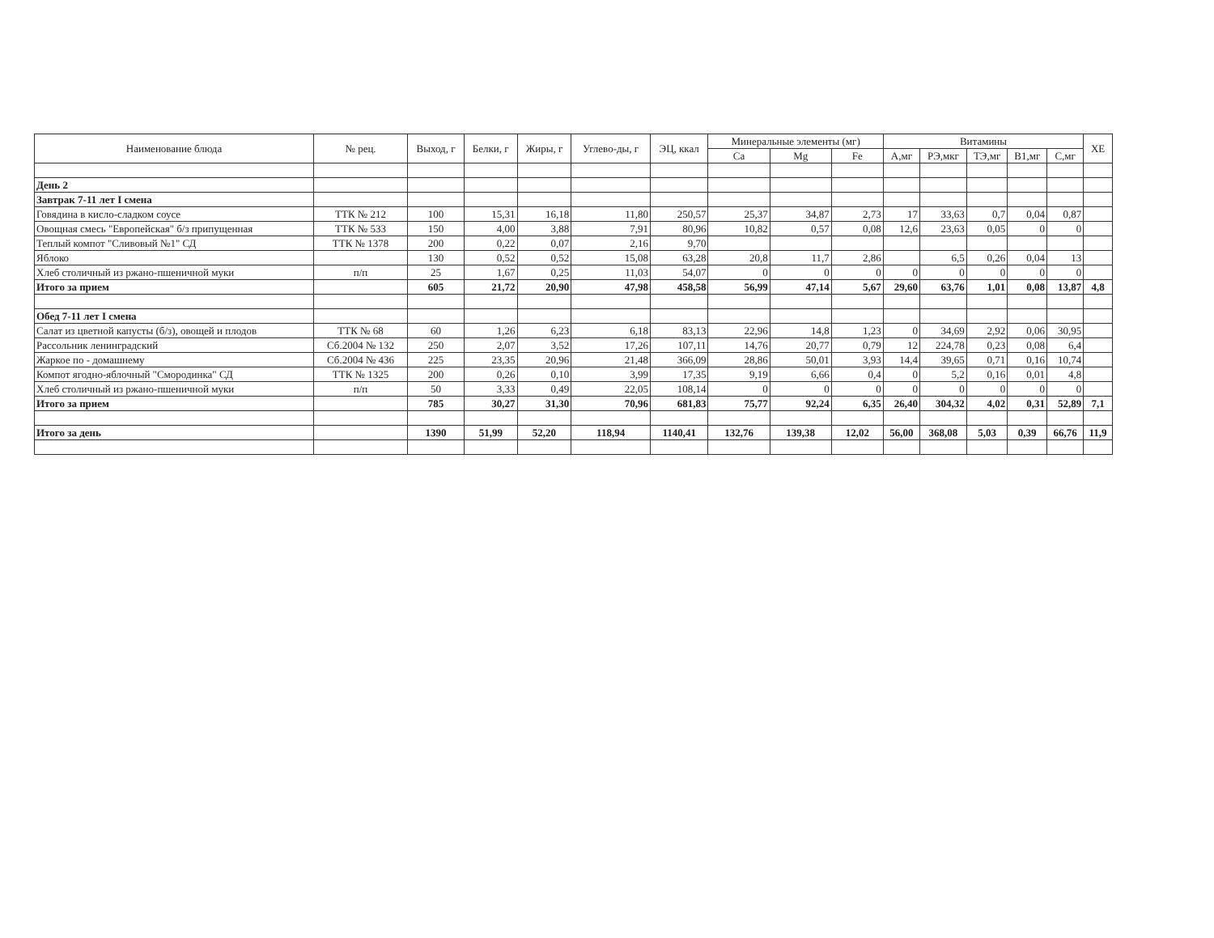| Наименование блюда | № рец. | Выход, г | Белки, г | Жиры, г | Углево-ды, г | ЭЦ, ккал | Минеральные элементы (мг) | | | Витамины | | | | | ХЕ |
| --- | --- | --- | --- | --- | --- | --- | --- | --- | --- | --- | --- | --- | --- | --- | --- |
| | | | | | | | Ca | Mg | Fe | А,мг | РЭ,мкг | ТЭ,мг | В1,мг | С,мг | |
| День 2 | | | | | | | | | | | | | | | |
| Завтрак 7-11 лет I смена | | | | | | | | | | | | | | | |
| Говядина в кисло-сладком соусе | ТТК № 212 | 100 | 15,31 | 16,18 | 11,80 | 250,57 | 25,37 | 34,87 | 2,73 | 17 | 33,63 | 0,7 | 0,04 | 0,87 | |
| Овощная смесь "Европейская" б/з припущенная | ТТК № 533 | 150 | 4,00 | 3,88 | 7,91 | 80,96 | 10,82 | 0,57 | 0,08 | 12,6 | 23,63 | 0,05 | 0 | 0 | |
| Теплый компот "Сливовый №1" СД | ТТК № 1378 | 200 | 0,22 | 0,07 | 2,16 | 9,70 | | | | | | | | | |
| Яблоко | | 130 | 0,52 | 0,52 | 15,08 | 63,28 | 20,8 | 11,7 | 2,86 | | 6,5 | 0,26 | 0,04 | 13 | |
| Хлеб столичный из ржано-пшеничной муки | п/п | 25 | 1,67 | 0,25 | 11,03 | 54,07 | 0 | 0 | 0 | 0 | 0 | 0 | 0 | 0 | |
| Итого за прием | | 605 | 21,72 | 20,90 | 47,98 | 458,58 | 56,99 | 47,14 | 5,67 | 29,60 | 63,76 | 1,01 | 0,08 | 13,87 | 4,8 |
| Обед 7-11 лет I смена | | | | | | | | | | | | | | | |
| Салат из цветной капусты (б/з), овощей и плодов | ТТК № 68 | 60 | 1,26 | 6,23 | 6,18 | 83,13 | 22,96 | 14,8 | 1,23 | 0 | 34,69 | 2,92 | 0,06 | 30,95 | |
| Рассольник ленинградский | Сб.2004 № 132 | 250 | 2,07 | 3,52 | 17,26 | 107,11 | 14,76 | 20,77 | 0,79 | 12 | 224,78 | 0,23 | 0,08 | 6,4 | |
| Жаркое по - домашнему | Сб.2004 № 436 | 225 | 23,35 | 20,96 | 21,48 | 366,09 | 28,86 | 50,01 | 3,93 | 14,4 | 39,65 | 0,71 | 0,16 | 10,74 | |
| Компот ягодно-яблочный "Смородинка" СД | ТТК № 1325 | 200 | 0,26 | 0,10 | 3,99 | 17,35 | 9,19 | 6,66 | 0,4 | 0 | 5,2 | 0,16 | 0,01 | 4,8 | |
| Хлеб столичный из ржано-пшеничной муки | п/п | 50 | 3,33 | 0,49 | 22,05 | 108,14 | 0 | 0 | 0 | 0 | 0 | 0 | 0 | 0 | |
| Итого за прием | | 785 | 30,27 | 31,30 | 70,96 | 681,83 | 75,77 | 92,24 | 6,35 | 26,40 | 304,32 | 4,02 | 0,31 | 52,89 | 7,1 |
| Итого за день | | 1390 | 51,99 | 52,20 | 118,94 | 1140,41 | 132,76 | 139,38 | 12,02 | 56,00 | 368,08 | 5,03 | 0,39 | 66,76 | 11,9 |